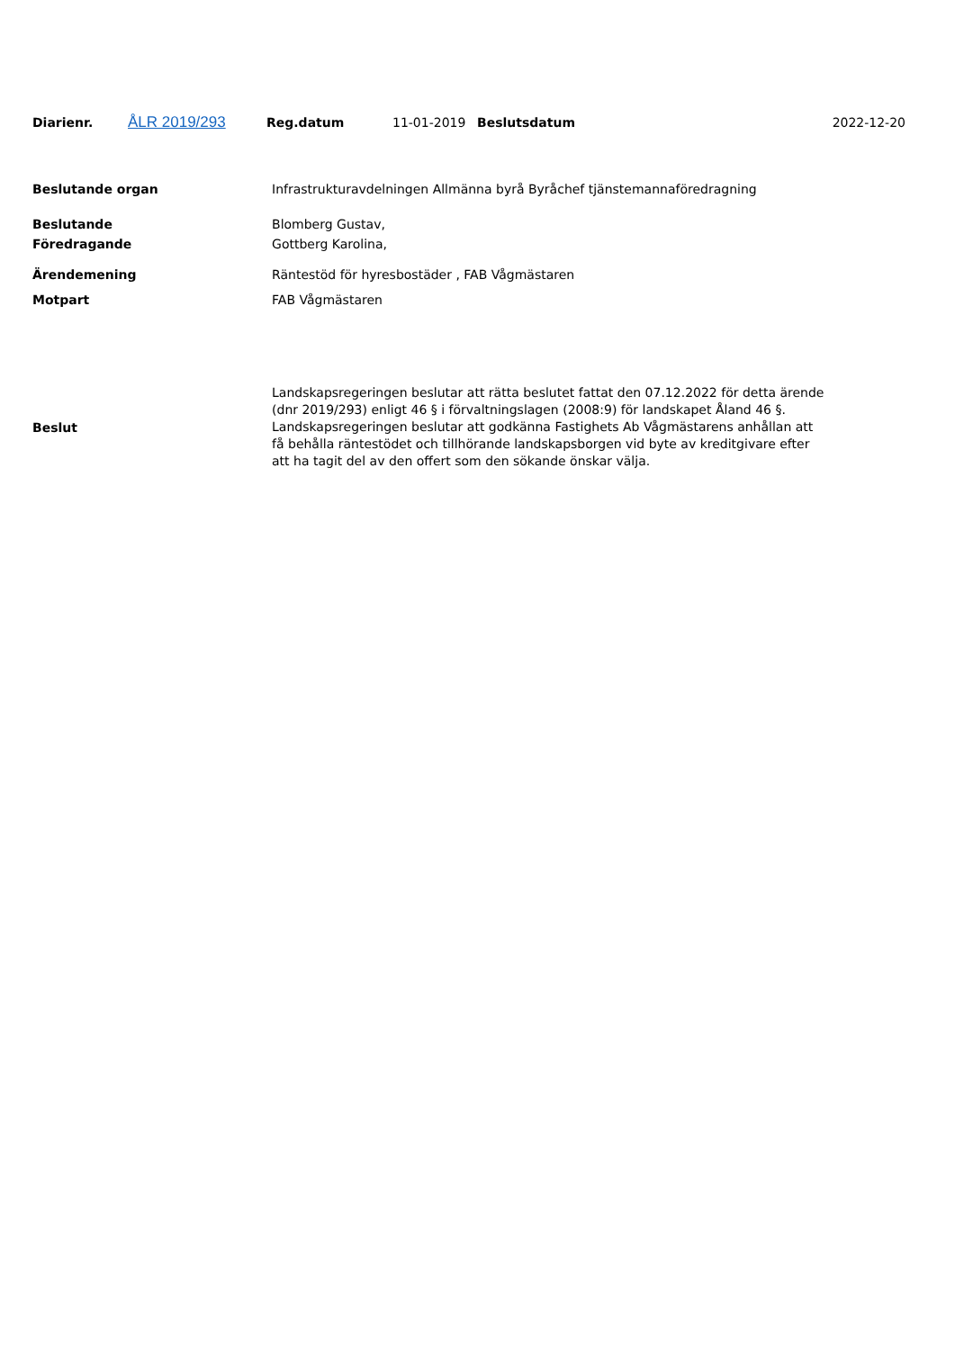| Diarienr. | ÅLR 2019/293 | Reg.datum | 11-01-2019 | Beslutsdatum | 2022-12-20 |
| Beslutande organ | Infrastrukturavdelningen Allmänna byrå Byråchef tjänstemannaföredragning |
| Beslutande | Blomberg Gustav, |
| Föredragande | Gottberg Karolina, |
| Ärendemening | Räntestöd för hyresbostäder , FAB Vågmästaren |
| Motpart | FAB Vågmästaren |
| Beslut | Landskapsregeringen beslutar att rätta beslutet fattat den 07.12.2022 för detta ärende (dnr 2019/293) enligt 46 § i förvaltningslagen (2008:9) för landskapet Åland 46 §. Landskapsregeringen beslutar att godkänna Fastighets Ab Vågmästarens anhållan att få behålla räntestödet och tillhörande landskapsborgen vid byte av kreditgivare efter att ha tagit del av den offert som den sökande önskar välja. |